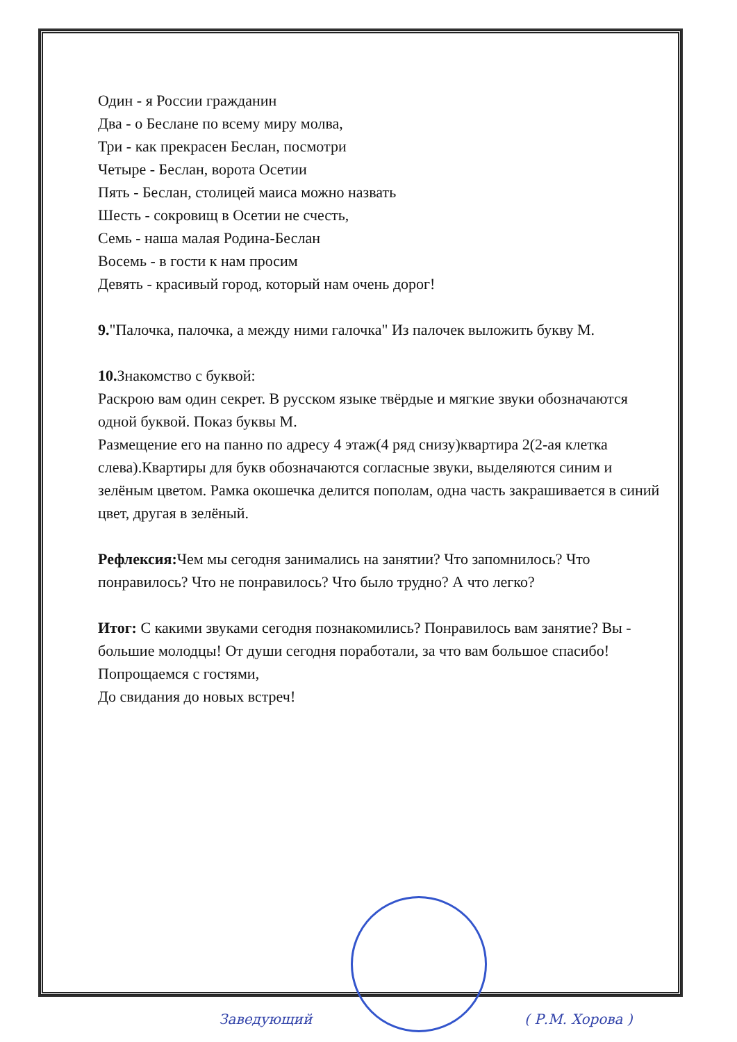Один - я России гражданин
Два - о Беслане по всему миру молва,
Три - как прекрасен Беслан, посмотри
Четыре - Беслан, ворота Осетии
Пять - Беслан, столицей маиса можно назвать
Шесть - сокровищ в Осетии не счесть,
Семь - наша малая Родина-Беслан
Восемь - в гости к нам просим
Девять - красивый город, который нам очень дорог!
9."Палочка, палочка, а между ними галочка" Из палочек выложить букву М.
10. Знакомство с буквой:
Раскрою вам один секрет. В русском языке твёрдые и мягкие звуки обозначаются одной буквой. Показ буквы М.
Размещение его на панно по адресу 4 этаж(4 ряд снизу)квартира 2(2-ая клетка слева).Квартиры для букв обозначаются согласные звуки, выделяются синим и зелёным цветом. Рамка окошечка делится пополам, одна часть закрашивается в синий цвет, другая в зелёный.
Рефлексия: Чем мы сегодня занимались на занятии? Что запомнилось? Что понравилось? Что не понравилось? Что было трудно? А что легко?
Итог: С какими звуками сегодня познакомились? Понравилось вам занятие? Вы - большие молодцы! От души сегодня поработали, за что вам большое спасибо! Попрощаемся с гостями,
До свидания до новых встреч!
Заведующий ( Р.М. Хорова )